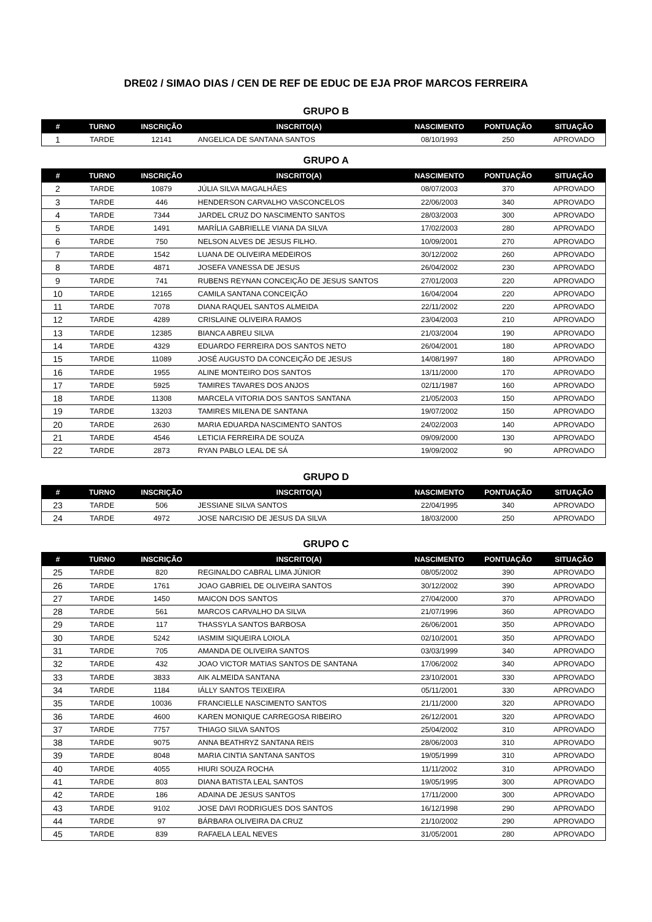DRE02 / SIMAO DIAS / CEN DE REF DE EDUC DE EJA PROF MARCOS FERREIRA
GRUPO B
| # | TURNO | INSCRIÇÃO | INSCRITO(A) | NASCIMENTO | PONTUAÇÃO | SITUAÇÃO |
| --- | --- | --- | --- | --- | --- | --- |
| 1 | TARDE | 12141 | ANGELICA DE SANTANA SANTOS | 08/10/1993 | 250 | APROVADO |
GRUPO A
| # | TURNO | INSCRIÇÃO | INSCRITO(A) | NASCIMENTO | PONTUAÇÃO | SITUAÇÃO |
| --- | --- | --- | --- | --- | --- | --- |
| 2 | TARDE | 10879 | JÚLIA SILVA MAGALHÃES | 08/07/2003 | 370 | APROVADO |
| 3 | TARDE | 446 | HENDERSON CARVALHO VASCONCELOS | 22/06/2003 | 340 | APROVADO |
| 4 | TARDE | 7344 | JARDEL CRUZ DO NASCIMENTO SANTOS | 28/03/2003 | 300 | APROVADO |
| 5 | TARDE | 1491 | MARÍLIA GABRIELLE VIANA DA SILVA | 17/02/2003 | 280 | APROVADO |
| 6 | TARDE | 750 | NELSON ALVES DE JESUS FILHO. | 10/09/2001 | 270 | APROVADO |
| 7 | TARDE | 1542 | LUANA DE OLIVEIRA MEDEIROS | 30/12/2002 | 260 | APROVADO |
| 8 | TARDE | 4871 | JOSEFA VANESSA DE JESUS | 26/04/2002 | 230 | APROVADO |
| 9 | TARDE | 741 | RUBENS REYNAN CONCEIÇÃO DE JESUS SANTOS | 27/01/2003 | 220 | APROVADO |
| 10 | TARDE | 12165 | CAMILA SANTANA CONCEIÇÃO | 16/04/2004 | 220 | APROVADO |
| 11 | TARDE | 7078 | DIANA RAQUEL SANTOS ALMEIDA | 22/11/2002 | 220 | APROVADO |
| 12 | TARDE | 4289 | CRISLAINE OLIVEIRA RAMOS | 23/04/2003 | 210 | APROVADO |
| 13 | TARDE | 12385 | BIANCA ABREU SILVA | 21/03/2004 | 190 | APROVADO |
| 14 | TARDE | 4329 | EDUARDO FERREIRA DOS SANTOS NETO | 26/04/2001 | 180 | APROVADO |
| 15 | TARDE | 11089 | JOSÉ AUGUSTO DA CONCEIÇÃO DE JESUS | 14/08/1997 | 180 | APROVADO |
| 16 | TARDE | 1955 | ALINE MONTEIRO DOS SANTOS | 13/11/2000 | 170 | APROVADO |
| 17 | TARDE | 5925 | TAMIRES TAVARES DOS ANJOS | 02/11/1987 | 160 | APROVADO |
| 18 | TARDE | 11308 | MARCELA VITORIA DOS SANTOS SANTANA | 21/05/2003 | 150 | APROVADO |
| 19 | TARDE | 13203 | TAMIRES MILENA DE SANTANA | 19/07/2002 | 150 | APROVADO |
| 20 | TARDE | 2630 | MARIA EDUARDA NASCIMENTO SANTOS | 24/02/2003 | 140 | APROVADO |
| 21 | TARDE | 4546 | LETICIA FERREIRA DE SOUZA | 09/09/2000 | 130 | APROVADO |
| 22 | TARDE | 2873 | RYAN PABLO LEAL DE SÁ | 19/09/2002 | 90 | APROVADO |
GRUPO D
| # | TURNO | INSCRIÇÃO | INSCRITO(A) | NASCIMENTO | PONTUAÇÃO | SITUAÇÃO |
| --- | --- | --- | --- | --- | --- | --- |
| 23 | TARDE | 506 | JESSIANE SILVA SANTOS | 22/04/1995 | 340 | APROVADO |
| 24 | TARDE | 4972 | JOSE NARCISIO DE JESUS DA SILVA | 18/03/2000 | 250 | APROVADO |
GRUPO C
| # | TURNO | INSCRIÇÃO | INSCRITO(A) | NASCIMENTO | PONTUAÇÃO | SITUAÇÃO |
| --- | --- | --- | --- | --- | --- | --- |
| 25 | TARDE | 820 | REGINALDO CABRAL LIMA JÚNIOR | 08/05/2002 | 390 | APROVADO |
| 26 | TARDE | 1761 | JOAO GABRIEL DE OLIVEIRA SANTOS | 30/12/2002 | 390 | APROVADO |
| 27 | TARDE | 1450 | MAICON DOS SANTOS | 27/04/2000 | 370 | APROVADO |
| 28 | TARDE | 561 | MARCOS CARVALHO DA SILVA | 21/07/1996 | 360 | APROVADO |
| 29 | TARDE | 117 | THASSYLA SANTOS BARBOSA | 26/06/2001 | 350 | APROVADO |
| 30 | TARDE | 5242 | IASMIM SIQUEIRA LOIOLA | 02/10/2001 | 350 | APROVADO |
| 31 | TARDE | 705 | AMANDA DE OLIVEIRA SANTOS | 03/03/1999 | 340 | APROVADO |
| 32 | TARDE | 432 | JOAO VICTOR MATIAS SANTOS DE SANTANA | 17/06/2002 | 340 | APROVADO |
| 33 | TARDE | 3833 | AIK ALMEIDA SANTANA | 23/10/2001 | 330 | APROVADO |
| 34 | TARDE | 1184 | IÁLLY SANTOS TEIXEIRA | 05/11/2001 | 330 | APROVADO |
| 35 | TARDE | 10036 | FRANCIELLE NASCIMENTO SANTOS | 21/11/2000 | 320 | APROVADO |
| 36 | TARDE | 4600 | KAREN MONIQUE CARREGOSA RIBEIRO | 26/12/2001 | 320 | APROVADO |
| 37 | TARDE | 7757 | THIAGO SILVA SANTOS | 25/04/2002 | 310 | APROVADO |
| 38 | TARDE | 9075 | ANNA BEATHRYZ SANTANA REIS | 28/06/2003 | 310 | APROVADO |
| 39 | TARDE | 8048 | MARIA CINTIA SANTANA SANTOS | 19/05/1999 | 310 | APROVADO |
| 40 | TARDE | 4055 | HIURI SOUZA ROCHA | 11/11/2002 | 310 | APROVADO |
| 41 | TARDE | 803 | DIANA BATISTA LEAL SANTOS | 19/05/1995 | 300 | APROVADO |
| 42 | TARDE | 186 | ADAINA DE JESUS SANTOS | 17/11/2000 | 300 | APROVADO |
| 43 | TARDE | 9102 | JOSE DAVI RODRIGUES DOS SANTOS | 16/12/1998 | 290 | APROVADO |
| 44 | TARDE | 97 | BÁRBARA OLIVEIRA DA CRUZ | 21/10/2002 | 290 | APROVADO |
| 45 | TARDE | 839 | RAFAELA LEAL NEVES | 31/05/2001 | 280 | APROVADO |